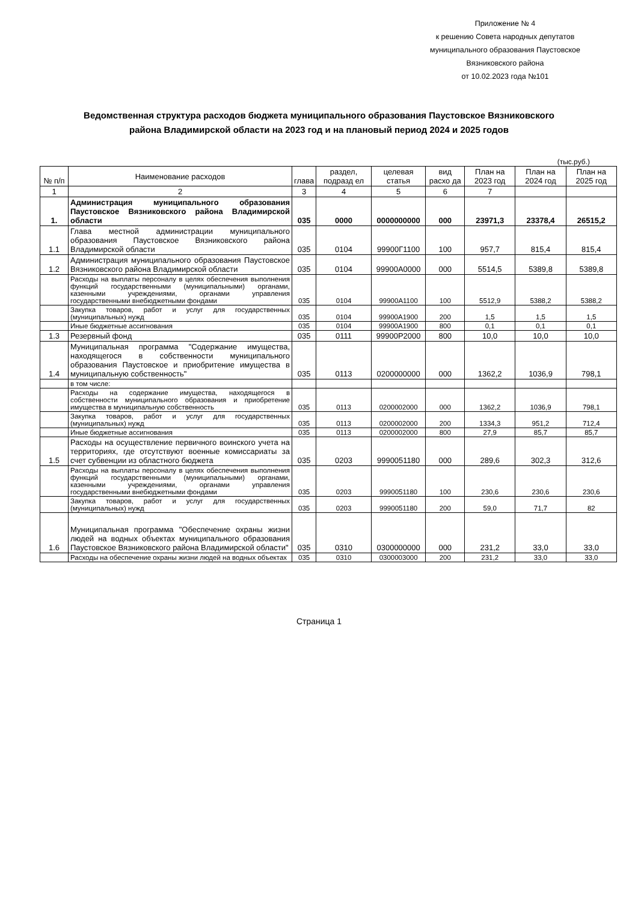Приложение № 4
к решению Совета народных депутатов
муниципального образования Паустовское
Вязниковского района
от 10.02.2023 года №101
Ведомственная структура расходов бюджета муниципального образования Паустовское Вязниковского района Владимирской области на 2023 год и на плановый период 2024 и 2025 годов
(тыс.руб.)
| № п/п | Наименование расходов | глава | раздел, подразд ел | целевая статья | вид расхо да | План на 2023 год | План на 2024 год | План на 2025 год |
| --- | --- | --- | --- | --- | --- | --- | --- | --- |
| 1 | 2 | 3 | 4 | 5 | 6 | 7 | | |
| 1. | Администрация муниципального образования Паустовское Вязниковского района Владимирской области | 035 | 0000 | 0000000000 | 000 | 23971,3 | 23378,4 | 26515,2 |
| 1.1 | Глава местной администрации муниципального образования Паустовское Вязниковского района Владимирской области | 035 | 0104 | 99900Г1100 | 100 | 957,7 | 815,4 | 815,4 |
| 1.2 | Администрация муниципального образования Паустовское Вязниковского района Владимирской области | 035 | 0104 | 99900А0000 | 000 | 5514,5 | 5389,8 | 5389,8 |
| | Расходы на выплаты персоналу в целях обеспечения выполнения функций государственными (муниципальными) органами, казенными учреждениями, органами управления государственными внебюджетными фондами | 035 | 0104 | 99900А1100 | 100 | 5512,9 | 5388,2 | 5388,2 |
| | Закупка товаров, работ и услуг для государственных (муниципальных) нужд | 035 | 0104 | 99900А1900 | 200 | 1,5 | 1,5 | 1,5 |
| | Иные бюджетные ассигнования | 035 | 0104 | 99900А1900 | 800 | 0,1 | 0,1 | 0,1 |
| 1.3 | Резервный фонд | 035 | 0111 | 99900Р2000 | 800 | 10,0 | 10,0 | 10,0 |
| 1.4 | Муниципальная программа "Содержание имущества, находящегося в собственности муниципального образования Паустовское и приобритение имущества в муниципальную собственность" | 035 | 0113 | 0200000000 | 000 | 1362,2 | 1036,9 | 798,1 |
| | в том числе: | | | | | | | |
| | Расходы на содержание имущества, находящегося в собственности муниципального образования и приобретение имущества в муниципальную собственность | 035 | 0113 | 0200002000 | 000 | 1362,2 | 1036,9 | 798,1 |
| | Закупка товаров, работ и услуг для государственных (муниципальных) нужд | 035 | 0113 | 0200002000 | 200 | 1334,3 | 951,2 | 712,4 |
| | Иные бюджетные ассигнования | 035 | 0113 | 0200002000 | 800 | 27,9 | 85,7 | 85,7 |
| 1.5 | Расходы на осуществление первичного воинского учета на территориях, где отсутствуют военные комиссариаты за счет субвенции из областного бюджета | 035 | 0203 | 9990051180 | 000 | 289,6 | 302,3 | 312,6 |
| | Расходы на выплаты персоналу в целях обеспечения выполнения функций государственными (муниципальными) органами, казенными учреждениями, органами управления государственными внебюджетными фондами | 035 | 0203 | 9990051180 | 100 | 230,6 | 230,6 | 230,6 |
| | Закупка товаров, работ и услуг для государственных (муниципальных) нужд | 035 | 0203 | 9990051180 | 200 | 59,0 | 71,7 | 82 |
| 1.6 | Муниципальная программа "Обеспечение охраны жизни людей на водных объектах муниципального образования Паустовское Вязниковского района Владимирской области" | 035 | 0310 | 0300000000 | 000 | 231,2 | 33,0 | 33,0 |
| | Расходы на обеспечение охраны жизни людей на водных объектах | 035 | 0310 | 0300003000 | 200 | 231,2 | 33,0 | 33,0 |
Страница 1